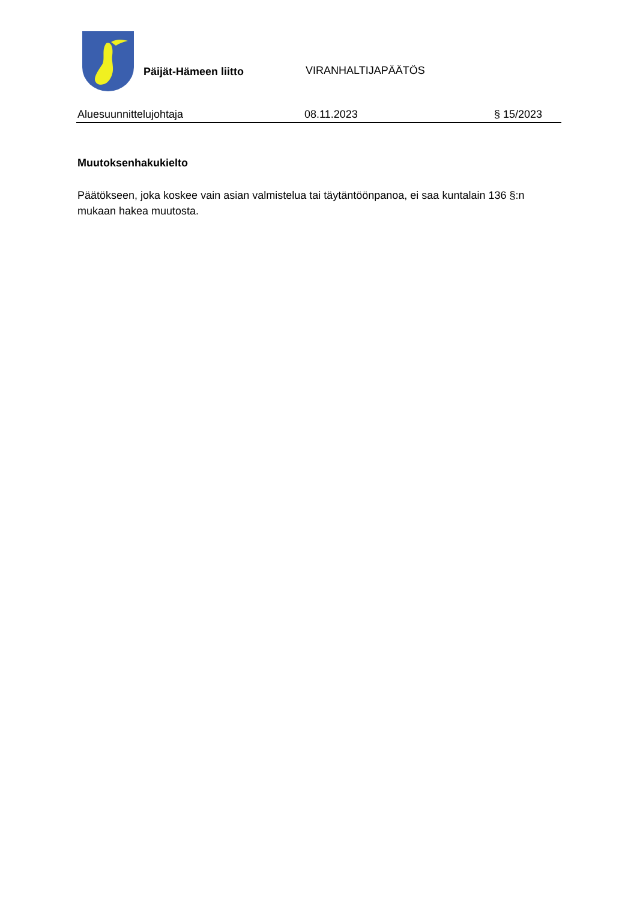Päijät-Hämeen liitto
VIRANHALTIJAPÄÄTÖS
Aluesuunnittelujohtaja 08.11.2023 § 15/2023
Muutoksenhakukielto
Päätökseen, joka koskee vain asian valmistelua tai täytäntöönpanoa, ei saa kuntalain 136 §:n mukaan hakea muutosta.